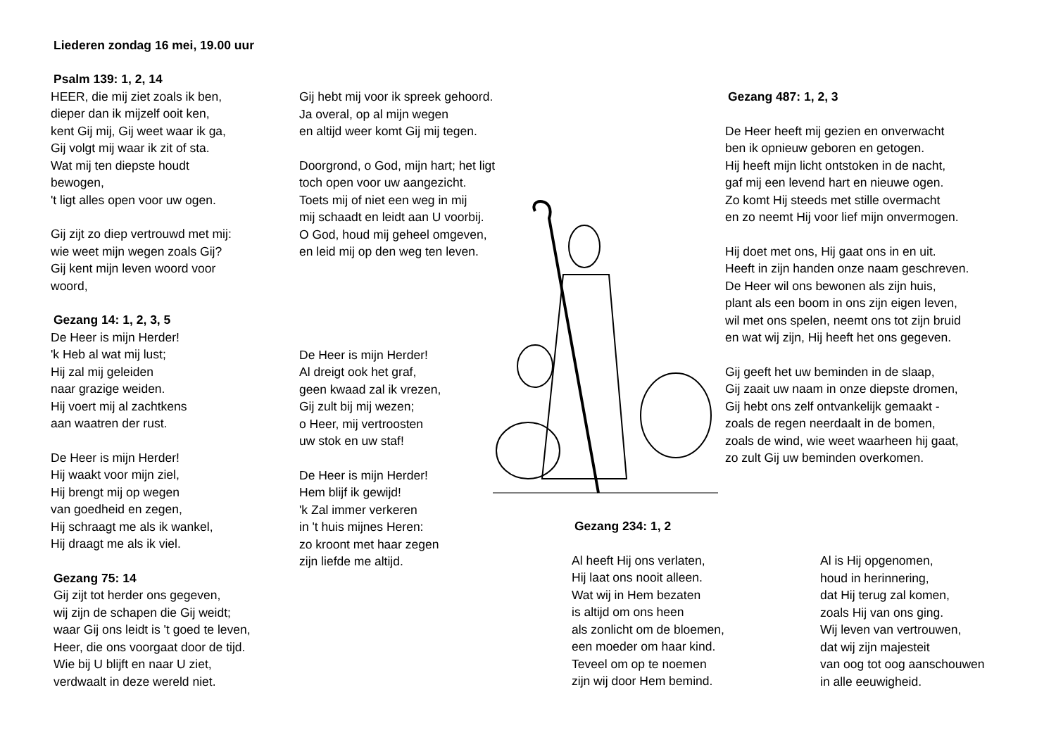Liederen zondag 16 mei, 19.00 uur
Psalm 139: 1, 2, 14
HEER, die mij ziet zoals ik ben,
dieper dan ik mijzelf ooit ken,
kent Gij mij, Gij weet waar ik ga,
Gij volgt mij waar ik zit of sta.
Wat mij ten diepste houdt
bewogen,
't ligt alles open voor uw ogen.
Gij zijt zo diep vertrouwd met mij:
wie weet mijn wegen zoals Gij?
Gij kent mijn leven woord voor
woord,
Gezang 14: 1, 2, 3, 5
De Heer is mijn Herder!
'k Heb al wat mij lust;
Hij zal mij geleiden
naar grazige weiden.
Hij voert mij al zachtkens
aan waatren der rust.
De Heer is mijn Herder!
Hij waakt voor mijn ziel,
Hij brengt mij op wegen
van goedheid en zegen,
Hij schraagt me als ik wankel,
Hij draagt me als ik viel.
Gezang 75: 14
Gij zijt tot herder ons gegeven,
wij zijn de schapen die Gij weidt;
waar Gij ons leidt is 't goed te leven,
Heer, die ons voorgaat door de tijd.
Wie bij U blijft en naar U ziet,
verdwaalt in deze wereld niet.
Gij hebt mij voor ik spreek gehoord.
Ja overal, op al mijn wegen
en altijd weer komt Gij mij tegen.
Doorgrond, o God, mijn hart; het ligt
toch open voor uw aangezicht.
Toets mij of niet een weg in mij
mij schaadt en leidt aan U voorbij.
O God, houd mij geheel omgeven,
en leid mij op den weg ten leven.
De Heer is mijn Herder!
Al dreigt ook het graf,
geen kwaad zal ik vrezen,
Gij zult bij mij wezen;
o Heer, mij vertroosten
uw stok en uw staf!
De Heer is mijn Herder!
Hem blijf ik gewijd!
'k Zal immer verkeren
in 't huis mijnes Heren:
zo kroont met haar zegen
zijn liefde me altijd.
Gezang 487: 1, 2, 3
De Heer heeft mij gezien en onverwacht
ben ik opnieuw geboren en getogen.
Hij heeft mijn licht ontstoken in de nacht,
gaf mij een levend hart en nieuwe ogen.
Zo komt Hij steeds met stille overmacht
en zo neemt Hij voor lief mijn onvermogen.
Hij doet met ons, Hij gaat ons in en uit.
Heeft in zijn handen onze naam geschreven.
De Heer wil ons bewonen als zijn huis,
plant als een boom in ons zijn eigen leven,
wil met ons spelen, neemt ons tot zijn bruid
en wat wij zijn, Hij heeft het ons gegeven.
Gij geeft het uw beminden in de slaap,
Gij zaait uw naam in onze diepste dromen,
Gij hebt ons zelf ontvankelijk gemaakt -
zoals de regen neerdaalt in de bomen,
zoals de wind, wie weet waarheen hij gaat,
zo zult Gij uw beminden overkomen.
Gezang 234: 1, 2
Al heeft Hij ons verlaten,
Hij laat ons nooit alleen.
Wat wij in Hem bezaten
is altijd om ons heen
als zonlicht om de bloemen,
een moeder om haar kind.
Teveel om op te noemen
zijn wij door Hem bemind.
Al is Hij opgenomen,
houd in herinnering,
dat Hij terug zal komen,
zoals Hij van ons ging.
Wij leven van vertrouwen,
dat wij zijn majesteit
van oog tot oog aanschouwen
in alle eeuwigheid.